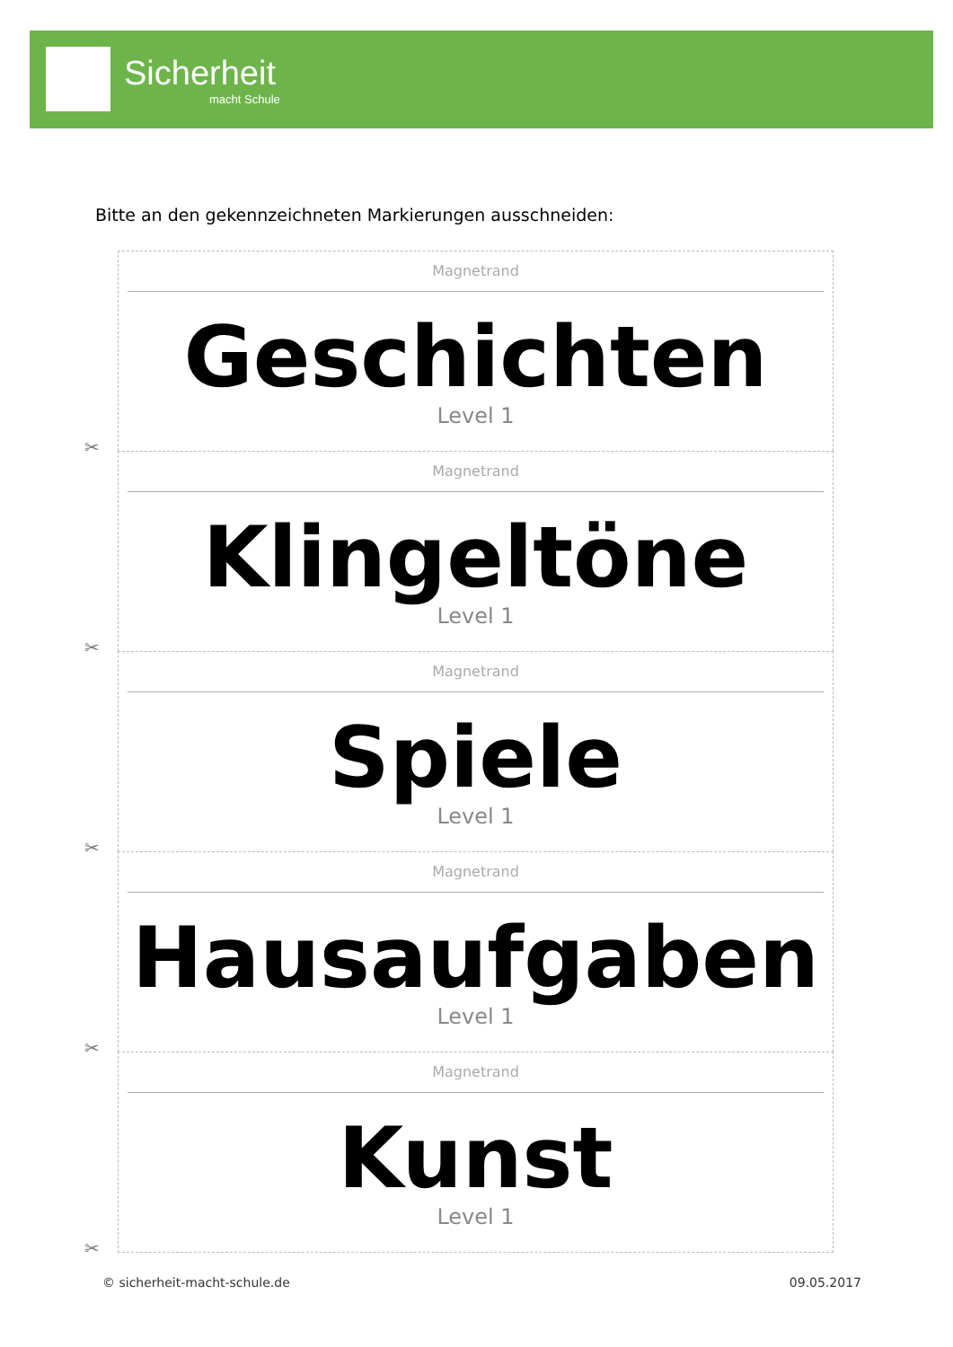Sicherheit
macht Schule
Bitte an den gekennzeichneten Markierungen ausschneiden:
Magnetrand
Geschichten
Level 1
✂
Magnetrand
Klingeltöne
Level 1
✂
Magnetrand
Spiele
Level 1
✂
Magnetrand
Hausaufgaben
Level 1
✂
Magnetrand
Kunst
Level 1
✂
© sicherheit-macht-schule.de 09.05.2017